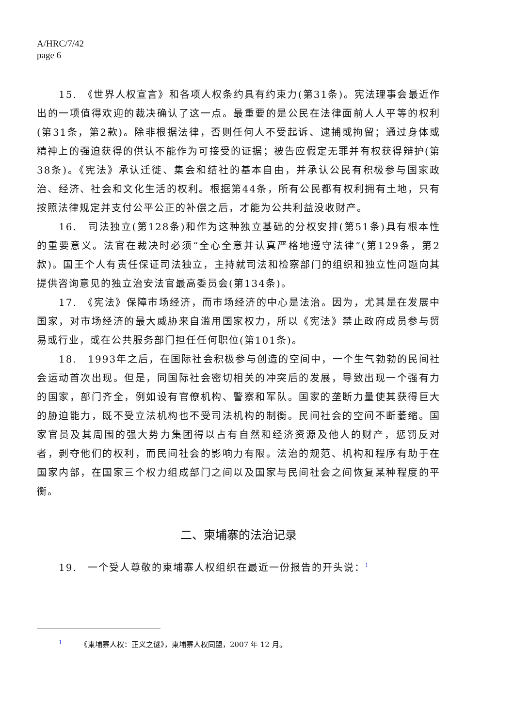A/HRC/7/42
page 6
15.　《世界人权宣言》和各项人权条约具有约束力(第31条)。宪法理事会最近作出的一项值得欢迎的裁决确认了这一点。最重要的是公民在法律面前人人平等的权利(第31条，第2款)。除非根据法律，否则任何人不受起诉、逮捕或拘留；通过身体或精神上的强迫获得的供认不能作为可接受的证据；被告应假定无罪并有权获得辩护(第38条)。《宪法》承认迁徙、集会和结社的基本自由，并承认公民有积极参与国家政治、经济、社会和文化生活的权利。根据第44条，所有公民都有权利拥有土地，只有按照法律规定并支付公平公正的补偿之后，才能为公共利益没收财产。
16.　司法独立(第128条)和作为这种独立基础的分权安排(第51条)具有根本性的重要意义。法官在裁决时必须“全心全意并认真严格地遵守法律”(第129条，第2款)。国王个人有责任保证司法独立，主持就司法和检察部门的组织和独立性问题向其提供咨询意见的独立治安法官最高委员会(第134条)。
17.　《宪法》保障市场经济，而市场经济的中心是法治。因为，尤其是在发展中国家，对市场经济的最大威胁来自滥用国家权力，所以《宪法》禁止政府成员参与贸易或行业，或在公共服务部门担任任何职位(第101条)。
18.　1993年之后，在国际社会积极参与创造的空间中，一个生气勃勃的民间社会运动首次出现。但是，同国际社会密切相关的冲突后的发展，导致出现一个强有力的国家，部门齐全，例如设有官僚机构、警察和军队。国家的垄断力量使其获得巨大的胁迫能力，既不受立法机构也不受司法机构的制衡。民间社会的空间不断萎缩。国家官员及其周围的强大势力集团得以占有自然和经济资源及他人的财产，惩罚反对者，剥夺他们的权利，而民间社会的影响力有限。法治的规范、机构和程序有助于在国家内部，在国家三个权力组成部门之间以及国家与民间社会之间恢复某种程度的平衡。
二、柬埔寨的法治记录
19.　一个受人尊敬的柬埔寨人权组织在最近一份报告的开头说：<sup>1</sup>
<sup>1</sup>　　　《柬埔寨人权：正义之谜》，柬埔寨人权同盟，2007 年 12 月。